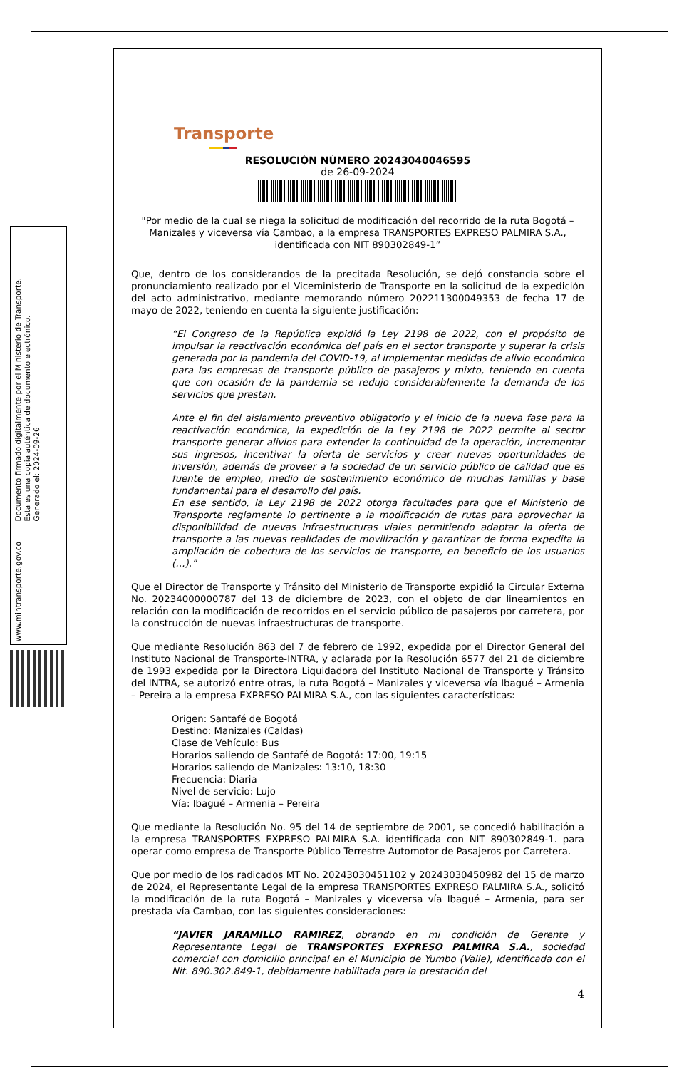Documento firmado digitalmente por el Ministerio de Transporte.
Esta es una copia auténtica de documento electrónico.
Generado el: 2024-09-26
www.mintransporte.gov.co
Transporte
RESOLUCIÓN NÚMERO 20243040046595
de 26-09-2024
"Por medio de la cual se niega la solicitud de modificación del recorrido de la ruta Bogotá – Manizales y viceversa vía Cambao, a la empresa TRANSPORTES EXPRESO PALMIRA S.A., identificada con NIT 890302849-1”
Que, dentro de los considerandos de la precitada Resolución, se dejó constancia sobre el pronunciamiento realizado por el Viceministerio de Transporte en la solicitud de la expedición del acto administrativo, mediante memorando número 202211300049353 de fecha 17 de mayo de 2022, teniendo en cuenta la siguiente justificación:
“El Congreso de la República expidió la Ley 2198 de 2022, con el propósito de impulsar la reactivación económica del país en el sector transporte y superar la crisis generada por la pandemia del COVID-19, al implementar medidas de alivio económico para las empresas de transporte público de pasajeros y mixto, teniendo en cuenta que con ocasión de la pandemia se redujo considerablemente la demanda de los servicios que prestan.
Ante el fin del aislamiento preventivo obligatorio y el inicio de la nueva fase para la reactivación económica, la expedición de la Ley 2198 de 2022 permite al sector transporte generar alivios para extender la continuidad de la operación, incrementar sus ingresos, incentivar la oferta de servicios y crear nuevas oportunidades de inversión, además de proveer a la sociedad de un servicio público de calidad que es fuente de empleo, medio de sostenimiento económico de muchas familias y base fundamental para el desarrollo del país.
En ese sentido, la Ley 2198 de 2022 otorga facultades para que el Ministerio de Transporte reglamente lo pertinente a la modificación de rutas para aprovechar la disponibilidad de nuevas infraestructuras viales permitiendo adaptar la oferta de transporte a las nuevas realidades de movilización y garantizar de forma expedita la ampliación de cobertura de los servicios de transporte, en beneficio de los usuarios (…).”
Que el Director de Transporte y Tránsito del Ministerio de Transporte expidió la Circular Externa No. 20234000000787 del 13 de diciembre de 2023, con el objeto de dar lineamientos en relación con la modificación de recorridos en el servicio público de pasajeros por carretera, por la construcción de nuevas infraestructuras de transporte.
Que mediante Resolución 863 del 7 de febrero de 1992, expedida por el Director General del Instituto Nacional de Transporte-INTRA, y aclarada por la Resolución 6577 del 21 de diciembre de 1993 expedida por la Directora Liquidadora del Instituto Nacional de Transporte y Tránsito del INTRA, se autorizó entre otras, la ruta Bogotá – Manizales y viceversa vía Ibagué – Armenia – Pereira a la empresa EXPRESO PALMIRA S.A., con las siguientes características:
Origen: Santafé de Bogotá
Destino: Manizales (Caldas)
Clase de Vehículo: Bus
Horarios saliendo de Santafé de Bogotá: 17:00, 19:15
Horarios saliendo de Manizales: 13:10, 18:30
Frecuencia: Diaria
Nivel de servicio: Lujo
Vía: Ibagué – Armenia – Pereira
Que mediante la Resolución No. 95 del 14 de septiembre de 2001, se concedió habilitación a la empresa TRANSPORTES EXPRESO PALMIRA S.A. identificada con NIT 890302849-1. para operar como empresa de Transporte Público Terrestre Automotor de Pasajeros por Carretera.
Que por medio de los radicados MT No. 20243030451102 y 20243030450982 del 15 de marzo de 2024, el Representante Legal de la empresa TRANSPORTES EXPRESO PALMIRA S.A., solicitó la modificación de la ruta Bogotá – Manizales y viceversa vía Ibagué – Armenia, para ser prestada vía Cambao, con las siguientes consideraciones:
“JAVIER JARAMILLO RAMIREZ, obrando en mi condición de Gerente y Representante Legal de TRANSPORTES EXPRESO PALMIRA S.A., sociedad comercial con domicilio principal en el Municipio de Yumbo (Valle), identificada con el Nit. 890.302.849-1, debidamente habilitada para la prestación del
4